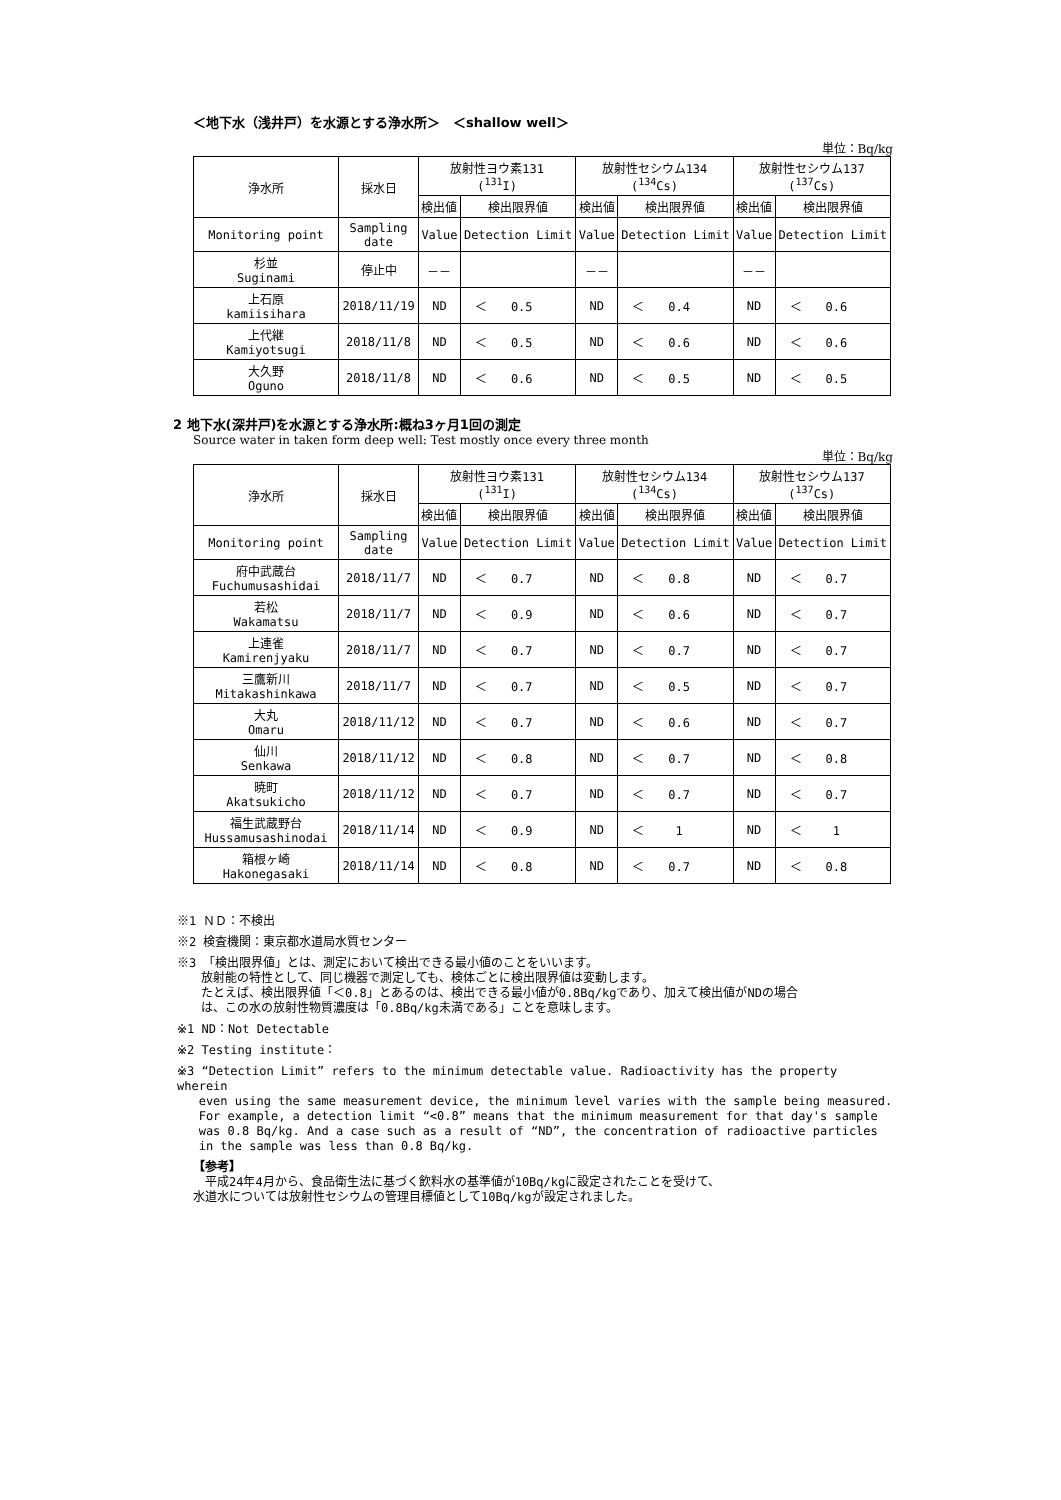＜地下水（浅井戸）を水源とする浄水所＞　＜shallow well＞
単位：Bq/kg
| 浄水所 | 採水日 | 放射性ヨウ素131 (<sup>131</sup>I) | | 放射性セシウム134 (<sup>134</sup>Cs) | | 放射性セシウム137 (<sup>137</sup>Cs) | |
| --- | --- | --- | --- | --- | --- | --- | --- |
| | | 検出値 | 検出限界値 | 検出値 | 検出限界値 | 検出値 | 検出限界値 |
| Monitoring point | Sampling date | Value | Detection Limit | Value | Detection Limit | Value | Detection Limit |
| 杉並 Suginami | 停止中 | －－ | | －－ | | －－ | |
| 上石原 kamiisihara | 2018/11/19 | ND | ＜ 0.5 | ND | ＜ 0.4 | ND | ＜ 0.6 |
| 上代継 Kamiyotsugi | 2018/11/8 | ND | ＜ 0.5 | ND | ＜ 0.6 | ND | ＜ 0.6 |
| 大久野 Oguno | 2018/11/8 | ND | ＜ 0.6 | ND | ＜ 0.5 | ND | ＜ 0.5 |
2 地下水(深井戸)を水源とする浄水所:概ね3ヶ月1回の測定
Source water in taken form deep well: Test mostly once every three month
単位：Bq/kg
| 浄水所 | 採水日 | 放射性ヨウ素131 (<sup>131</sup>I) | | 放射性セシウム134 (<sup>134</sup>Cs) | | 放射性セシウム137 (<sup>137</sup>Cs) | |
| --- | --- | --- | --- | --- | --- | --- | --- |
| | | 検出値 | 検出限界値 | 検出値 | 検出限界値 | 検出値 | 検出限界値 |
| Monitoring point | Sampling date | Value | Detection Limit | Value | Detection Limit | Value | Detection Limit |
| 府中武蔵台 Fuchumusashidai | 2018/11/7 | ND | ＜ 0.7 | ND | ＜ 0.8 | ND | ＜ 0.7 |
| 若松 Wakamatsu | 2018/11/7 | ND | ＜ 0.9 | ND | ＜ 0.6 | ND | ＜ 0.7 |
| 上連雀 Kamirenjyaku | 2018/11/7 | ND | ＜ 0.7 | ND | ＜ 0.7 | ND | ＜ 0.7 |
| 三鷹新川 Mitakashinkawa | 2018/11/7 | ND | ＜ 0.7 | ND | ＜ 0.5 | ND | ＜ 0.7 |
| 大丸 Omaru | 2018/11/12 | ND | ＜ 0.7 | ND | ＜ 0.6 | ND | ＜ 0.7 |
| 仙川 Senkawa | 2018/11/12 | ND | ＜ 0.8 | ND | ＜ 0.7 | ND | ＜ 0.8 |
| 暁町 Akatsukicho | 2018/11/12 | ND | ＜ 0.7 | ND | ＜ 0.7 | ND | ＜ 0.7 |
| 福生武蔵野台 Hussamusashinodai | 2018/11/14 | ND | ＜ 0.9 | ND | ＜ 1 | ND | ＜ 1 |
| 箱根ヶ崎 Hakonegasaki | 2018/11/14 | ND | ＜ 0.8 | ND | ＜ 0.7 | ND | ＜ 0.8 |
※1 ＮＤ：不検出
※2 検査機関：東京都水道局水質センター
※3 「検出限界値」とは、測定において検出できる最小値のことをいいます。
　　放射能の特性として、同じ機器で測定しても、検体ごとに検出限界値は変動します。
　　たとえば、検出限界値「＜0.8」とあるのは、検出できる最小値が0.8Bq/kgであり、加えて検出値がNDの場合
　　は、この水の放射性物質濃度は「0.8Bq/kg未満である」ことを意味します。
※1 ND：Not Detectable
※2 Testing institute：
※3 “Detection Limit” refers to the minimum detectable value. Radioactivity has the property wherein
even using the same measurement device, the minimum level varies with the sample being measured.
For example, a detection limit “<0.8” means that the minimum measurement for that day's sample
was 0.8 Bq/kg. And a case such as a result of “ND”, the concentration of radioactive particles
in the sample was less than 0.8 Bq/kg.
【参考】
　平成24年4月から、食品衛生法に基づく飲料水の基準値が10Bq/kgに設定されたことを受けて、
水道水については放射性セシウムの管理目標値として10Bq/kgが設定されました。